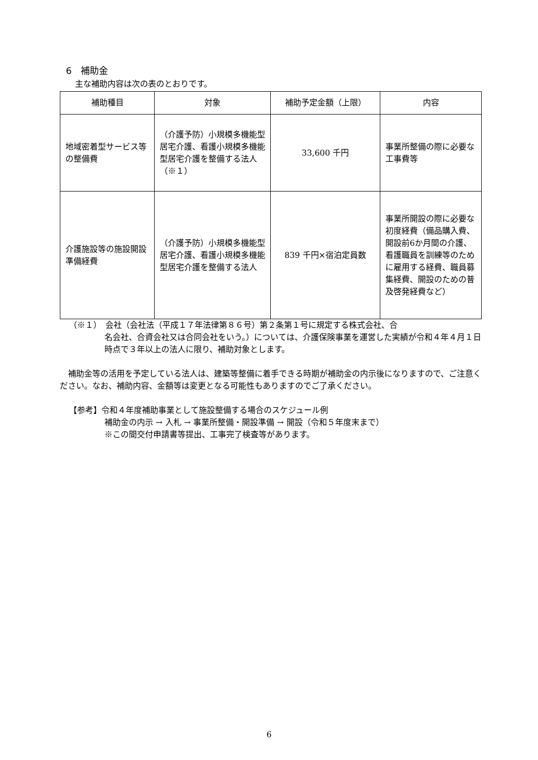6　補助金
主な補助内容は次の表のとおりです。
| 補助種目 | 対象 | 補助予定金額（上限） | 内容 |
| --- | --- | --- | --- |
| 地域密着型サービス等の整備費 | （介護予防）小規模多機能型居宅介護、看護小規模多機能型居宅介護を整備する法人（※１） | 33,600 千円 | 事業所整備の際に必要な工事費等 |
| 介護施設等の施設開設準備経費 | （介護予防）小規模多機能型居宅介護、看護小規模多機能型居宅介護を整備する法人 | 839 千円×宿泊定員数 | 事業所開設の際に必要な初度経費（備品購入費、開設前6か月間の介護、看護職員を訓練等のために雇用する経費、職員募集経費、開設のための普及啓発経費など） |
（※１）　会社（会社法（平成１７年法律第８６号）第２条第１号に規定する株式会社、合
名会社、合資会社又は合同会社をいう。）については、介護保険事業を運営した実績が令和４年４月１日時点で３年以上の法人に限り、補助対象とします。
補助金等の活用を予定している法人は、建築等整備に着手できる時期が補助金の内示後になりますので、ご注意ください。なお、補助内容、金額等は変更となる可能性もありますのでご了承ください。
【参考】令和４年度補助事業として施設整備する場合のスケジュール例
補助金の内示 → 入札 → 事業所整備・開設準備 → 開設（令和５年度末まで）
※この間交付申請書等提出、工事完了検査等があります。
6